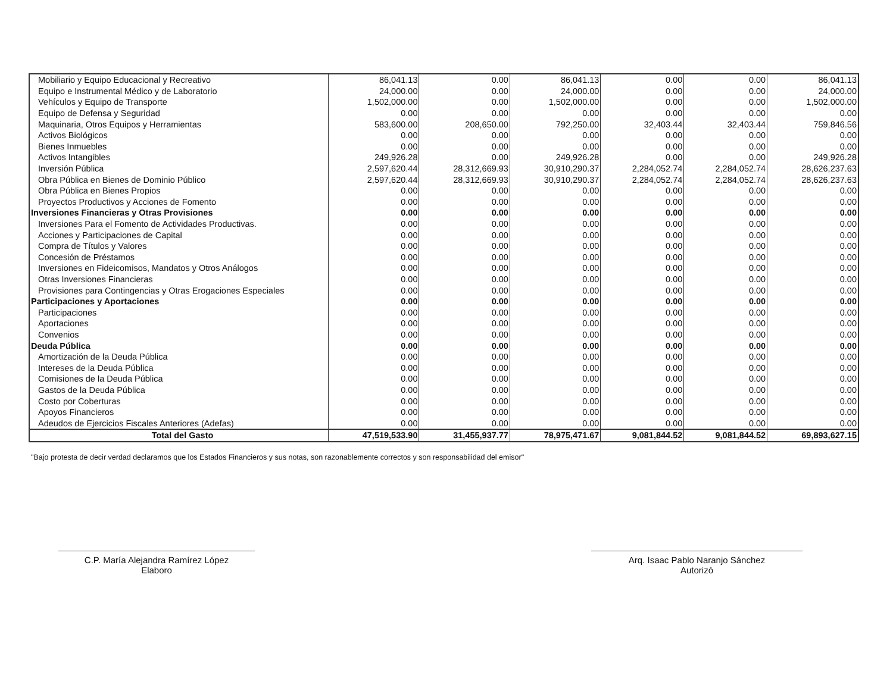| Mobiliario y Equipo Educacional y Recreativo | 86,041.13 | 0.00 | 86,041.13 | 0.00 | 0.00 | 86,041.13 |
| Equipo e Instrumental Médico y de Laboratorio | 24,000.00 | 0.00 | 24,000.00 | 0.00 | 0.00 | 24,000.00 |
| Vehículos y Equipo de Transporte | 1,502,000.00 | 0.00 | 1,502,000.00 | 0.00 | 0.00 | 1,502,000.00 |
| Equipo de Defensa y Seguridad | 0.00 | 0.00 | 0.00 | 0.00 | 0.00 | 0.00 |
| Maquinaria, Otros Equipos y Herramientas | 583,600.00 | 208,650.00 | 792,250.00 | 32,403.44 | 32,403.44 | 759,846.56 |
| Activos Biológicos | 0.00 | 0.00 | 0.00 | 0.00 | 0.00 | 0.00 |
| Bienes Inmuebles | 0.00 | 0.00 | 0.00 | 0.00 | 0.00 | 0.00 |
| Activos Intangibles | 249,926.28 | 0.00 | 249,926.28 | 0.00 | 0.00 | 249,926.28 |
| Inversión Pública | 2,597,620.44 | 28,312,669.93 | 30,910,290.37 | 2,284,052.74 | 2,284,052.74 | 28,626,237.63 |
| Obra Pública en Bienes de Dominio Público | 2,597,620.44 | 28,312,669.93 | 30,910,290.37 | 2,284,052.74 | 2,284,052.74 | 28,626,237.63 |
| Obra Pública en Bienes Propios | 0.00 | 0.00 | 0.00 | 0.00 | 0.00 | 0.00 |
| Proyectos Productivos y Acciones de Fomento | 0.00 | 0.00 | 0.00 | 0.00 | 0.00 | 0.00 |
| Inversiones Financieras y Otras Provisiones | 0.00 | 0.00 | 0.00 | 0.00 | 0.00 | 0.00 |
| Inversiones Para el Fomento de Actividades Productivas. | 0.00 | 0.00 | 0.00 | 0.00 | 0.00 | 0.00 |
| Acciones y Participaciones de Capital | 0.00 | 0.00 | 0.00 | 0.00 | 0.00 | 0.00 |
| Compra de Títulos y Valores | 0.00 | 0.00 | 0.00 | 0.00 | 0.00 | 0.00 |
| Concesión de Préstamos | 0.00 | 0.00 | 0.00 | 0.00 | 0.00 | 0.00 |
| Inversiones en Fideicomisos, Mandatos y Otros Análogos | 0.00 | 0.00 | 0.00 | 0.00 | 0.00 | 0.00 |
| Otras Inversiones Financieras | 0.00 | 0.00 | 0.00 | 0.00 | 0.00 | 0.00 |
| Provisiones para Contingencias y Otras Erogaciones Especiales | 0.00 | 0.00 | 0.00 | 0.00 | 0.00 | 0.00 |
| Participaciones y Aportaciones | 0.00 | 0.00 | 0.00 | 0.00 | 0.00 | 0.00 |
| Participaciones | 0.00 | 0.00 | 0.00 | 0.00 | 0.00 | 0.00 |
| Aportaciones | 0.00 | 0.00 | 0.00 | 0.00 | 0.00 | 0.00 |
| Convenios | 0.00 | 0.00 | 0.00 | 0.00 | 0.00 | 0.00 |
| Deuda Pública | 0.00 | 0.00 | 0.00 | 0.00 | 0.00 | 0.00 |
| Amortización de la Deuda Pública | 0.00 | 0.00 | 0.00 | 0.00 | 0.00 | 0.00 |
| Intereses de la Deuda Pública | 0.00 | 0.00 | 0.00 | 0.00 | 0.00 | 0.00 |
| Comisiones de la Deuda Pública | 0.00 | 0.00 | 0.00 | 0.00 | 0.00 | 0.00 |
| Gastos de la Deuda Pública | 0.00 | 0.00 | 0.00 | 0.00 | 0.00 | 0.00 |
| Costo por Coberturas | 0.00 | 0.00 | 0.00 | 0.00 | 0.00 | 0.00 |
| Apoyos Financieros | 0.00 | 0.00 | 0.00 | 0.00 | 0.00 | 0.00 |
| Adeudos de Ejercicios Fiscales Anteriores (Adefas) | 0.00 | 0.00 | 0.00 | 0.00 | 0.00 | 0.00 |
| Total del Gasto | 47,519,533.90 | 31,455,937.77 | 78,975,471.67 | 9,081,844.52 | 9,081,844.52 | 69,893,627.15 |
"Bajo protesta de decir verdad declaramos que los Estados Financieros y sus notas, son razonablemente correctos y son responsabilidad del emisor"
C.P. María Alejandra Ramírez López
Elaboro
Arq. Isaac Pablo Naranjo Sánchez
Autorizó